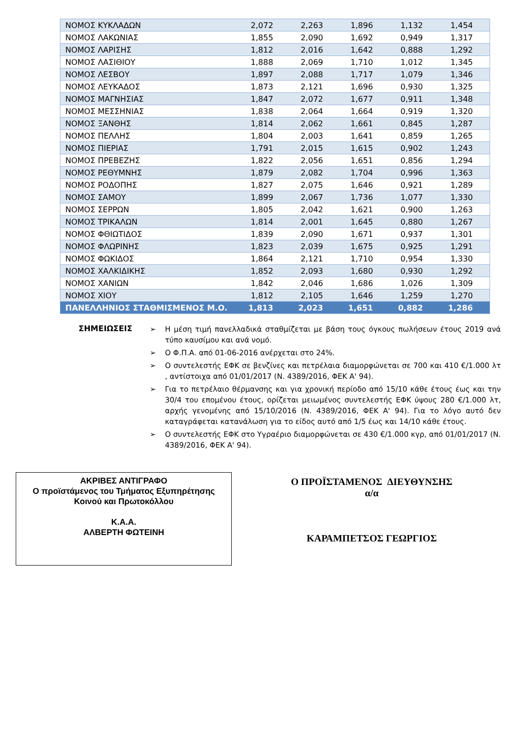| ΝΟΜΟΣ ΚΥΚΛΑΔΩΝ | 2,072 | 2,263 | 1,896 | 1,132 | 1,454 |
| ΝΟΜΟΣ ΛΑΚΩΝΙΑΣ | 1,855 | 2,090 | 1,692 | 0,949 | 1,317 |
| ΝΟΜΟΣ ΛΑΡΙΣΗΣ | 1,812 | 2,016 | 1,642 | 0,888 | 1,292 |
| ΝΟΜΟΣ ΛΑΣΙΘΙΟΥ | 1,888 | 2,069 | 1,710 | 1,012 | 1,345 |
| ΝΟΜΟΣ ΛΕΣΒΟΥ | 1,897 | 2,088 | 1,717 | 1,079 | 1,346 |
| ΝΟΜΟΣ ΛΕΥΚΑΔΟΣ | 1,873 | 2,121 | 1,696 | 0,930 | 1,325 |
| ΝΟΜΟΣ ΜΑΓΝΗΣΙΑΣ | 1,847 | 2,072 | 1,677 | 0,911 | 1,348 |
| ΝΟΜΟΣ ΜΕΣΣΗΝΙΑΣ | 1,838 | 2,064 | 1,664 | 0,919 | 1,320 |
| ΝΟΜΟΣ ΞΑΝΘΗΣ | 1,814 | 2,062 | 1,661 | 0,845 | 1,287 |
| ΝΟΜΟΣ ΠΕΛΛΗΣ | 1,804 | 2,003 | 1,641 | 0,859 | 1,265 |
| ΝΟΜΟΣ ΠΙΕΡΙΑΣ | 1,791 | 2,015 | 1,615 | 0,902 | 1,243 |
| ΝΟΜΟΣ ΠΡΕΒΕΖΗΣ | 1,822 | 2,056 | 1,651 | 0,856 | 1,294 |
| ΝΟΜΟΣ ΡΕΘΥΜΝΗΣ | 1,879 | 2,082 | 1,704 | 0,996 | 1,363 |
| ΝΟΜΟΣ ΡΟΔΟΠΗΣ | 1,827 | 2,075 | 1,646 | 0,921 | 1,289 |
| ΝΟΜΟΣ ΣΑΜΟΥ | 1,899 | 2,067 | 1,736 | 1,077 | 1,330 |
| ΝΟΜΟΣ ΣΕΡΡΩΝ | 1,805 | 2,042 | 1,621 | 0,900 | 1,263 |
| ΝΟΜΟΣ ΤΡΙΚΑΛΩΝ | 1,814 | 2,001 | 1,645 | 0,880 | 1,267 |
| ΝΟΜΟΣ ΦΘΙΩΤΙΔΟΣ | 1,839 | 2,090 | 1,671 | 0,937 | 1,301 |
| ΝΟΜΟΣ ΦΛΩΡΙΝΗΣ | 1,823 | 2,039 | 1,675 | 0,925 | 1,291 |
| ΝΟΜΟΣ ΦΩΚΙΔΟΣ | 1,864 | 2,121 | 1,710 | 0,954 | 1,330 |
| ΝΟΜΟΣ ΧΑΛΚΙΔΙΚΗΣ | 1,852 | 2,093 | 1,680 | 0,930 | 1,292 |
| ΝΟΜΟΣ ΧΑΝΙΩΝ | 1,842 | 2,046 | 1,686 | 1,026 | 1,309 |
| ΝΟΜΟΣ ΧΙΟΥ | 1,812 | 2,105 | 1,646 | 1,259 | 1,270 |
| ΠΑΝΕΛΛΗΝΙΟΣ ΣΤΑΘΜΙΣΜΕΝΟΣ Μ.Ο. | 1,813 | 2,023 | 1,651 | 0,882 | 1,286 |
ΣΗΜΕΙΩΣΕΙΣ
➢ Η μέση τιμή πανελλαδικά σταθμίζεται με βάση τους όγκους πωλήσεων έτους 2019 ανά τύπο καυσίμου και ανά νομό.
➢ Ο Φ.Π.Α. από 01-06-2016 ανέρχεται στο 24%.
➢ Ο συντελεστής ΕΦΚ σε βενζίνες και πετρέλαια διαμορφώνεται σε 700 και 410 €/1.000 λτ , αντίστοιχα από 01/01/2017 (Ν. 4389/2016, ΦΕΚ Α' 94).
➢ Για το πετρέλαιο θέρμανσης και για χρονική περίοδο από 15/10 κάθε έτους έως και την 30/4 του επομένου έτους, ορίζεται μειωμένος συντελεστής ΕΦΚ ύψους 280 €/1.000 λτ, αρχής γενομένης από 15/10/2016 (Ν. 4389/2016, ΦΕΚ Α' 94). Για το λόγο αυτό δεν καταγράφεται κατανάλωση για το είδος αυτό από 1/5 έως και 14/10 κάθε έτους.
➢ Ο συντελεστής ΕΦΚ στο Υγραέριο διαμορφώνεται σε 430 €/1.000 κγρ, από 01/01/2017 (Ν. 4389/2016, ΦΕΚ Α' 94).
ΑΚΡΙΒΕΣ ΑΝΤΙΓΡΑΦΟ
Ο προϊστάμενος του Τμήματος Εξυπηρέτησης
Κοινού και Πρωτοκόλλου
Κ.Α.Α.
ΑΛΒΕΡΤΗ ΦΩΤΕΙΝΗ
Ο ΠΡΟΪΣΤΑΜΕΝΟΣ ΔΙΕΥΘΥΝΣΗΣ
α/α
ΚΑΡΑΜΠΕΤΣΟΣ ΓΕΩΡΓΙΟΣ